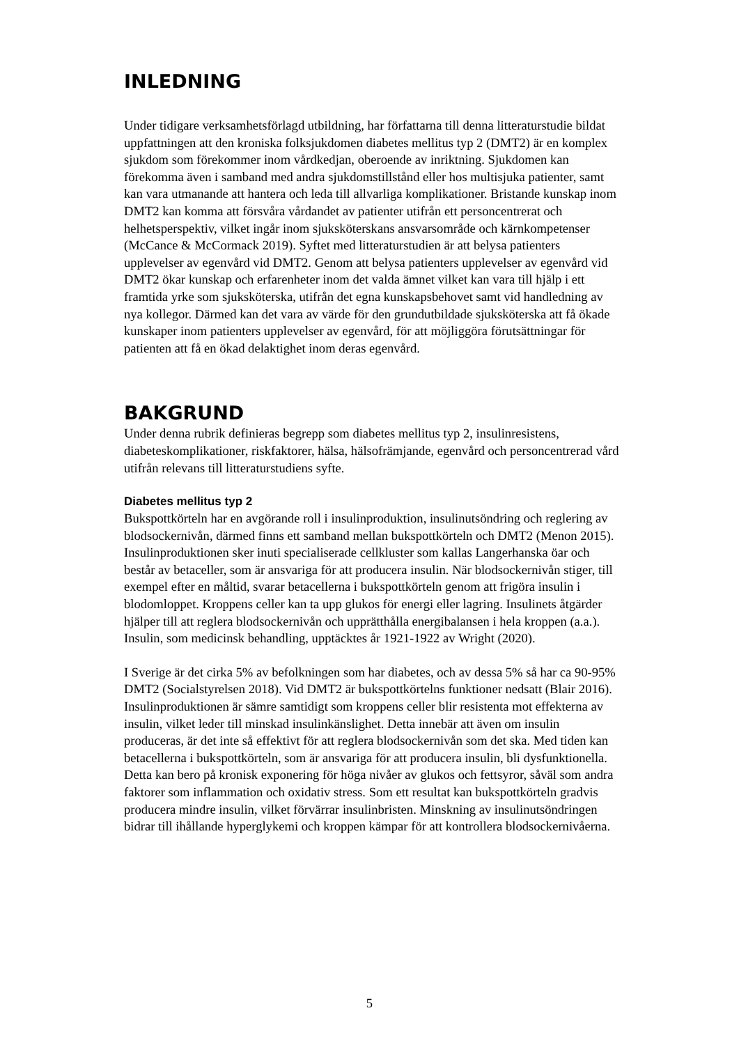INLEDNING
Under tidigare verksamhetsförlagd utbildning, har författarna till denna litteraturstudie bildat uppfattningen att den kroniska folksjukdomen diabetes mellitus typ 2 (DMT2) är en komplex sjukdom som förekommer inom vårdkedjan, oberoende av inriktning. Sjukdomen kan förekomma även i samband med andra sjukdomstillstånd eller hos multisjuka patienter, samt kan vara utmanande att hantera och leda till allvarliga komplikationer. Bristande kunskap inom DMT2 kan komma att försvåra vårdandet av patienter utifrån ett personcentrerat och helhetsperspektiv, vilket ingår inom sjuksköterskans ansvarsområde och kärnkompetenser (McCance & McCormack 2019). Syftet med litteraturstudien är att belysa patienters upplevelser av egenvård vid DMT2. Genom att belysa patienters upplevelser av egenvård vid DMT2 ökar kunskap och erfarenheter inom det valda ämnet vilket kan vara till hjälp i ett framtida yrke som sjuksköterska, utifrån det egna kunskapsbehovet samt vid handledning av nya kollegor. Därmed kan det vara av värde för den grundutbildade sjuksköterska att få ökade kunskaper inom patienters upplevelser av egenvård, för att möjliggöra förutsättningar för patienten att få en ökad delaktighet inom deras egenvård.
BAKGRUND
Under denna rubrik definieras begrepp som diabetes mellitus typ 2, insulinresistens, diabeteskomplikationer, riskfaktorer, hälsa, hälsofrämjande, egenvård och personcentrerad vård utifrån relevans till litteraturstudiens syfte.
Diabetes mellitus typ 2
Bukspottkörteln har en avgörande roll i insulinproduktion, insulinutsöndring och reglering av blodsockernivån, därmed finns ett samband mellan bukspottkörteln och DMT2 (Menon 2015). Insulinproduktionen sker inuti specialiserade cellkluster som kallas Langerhanska öar och består av betaceller, som är ansvariga för att producera insulin. När blodsockernivån stiger, till exempel efter en måltid, svarar betacellerna i bukspottkörteln genom att frigöra insulin i blodomloppet. Kroppens celler kan ta upp glukos för energi eller lagring. Insulinets åtgärder hjälper till att reglera blodsockernivån och upprätthålla energibalansen i hela kroppen (a.a.). Insulin, som medicinsk behandling, upptäcktes år 1921-1922 av Wright (2020).
I Sverige är det cirka 5% av befolkningen som har diabetes, och av dessa 5% så har ca 90-95% DMT2 (Socialstyrelsen 2018). Vid DMT2 är bukspottkörtelns funktioner nedsatt (Blair 2016). Insulinproduktionen är sämre samtidigt som kroppens celler blir resistenta mot effekterna av insulin, vilket leder till minskad insulinkänslighet. Detta innebär att även om insulin produceras, är det inte så effektivt för att reglera blodsockernivån som det ska. Med tiden kan betacellerna i bukspottkörteln, som är ansvariga för att producera insulin, bli dysfunktionella. Detta kan bero på kronisk exponering för höga nivåer av glukos och fettsyror, såväl som andra faktorer som inflammation och oxidativ stress. Som ett resultat kan bukspottkörteln gradvis producera mindre insulin, vilket förvärrar insulinbristen. Minskning av insulinutsöndringen bidrar till ihållande hyperglykemi och kroppen kämpar för att kontrollera blodsockernivåerna.
5